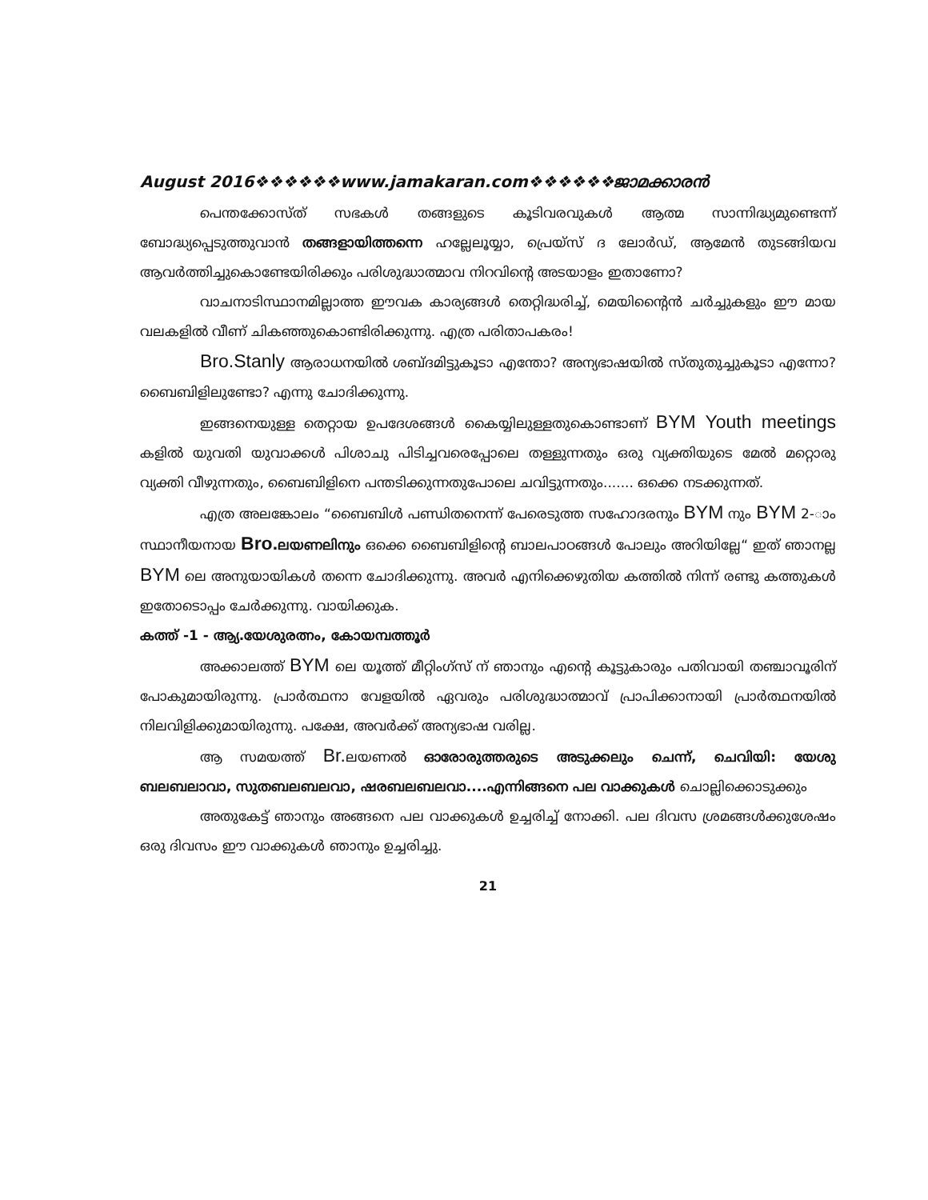August 2016❖❖❖❖❖❖www.jamakaran.com❖❖❖❖❖❖ജാമക്കാരൻ
പെന്തക്കോസ്ത് സഭകൾ തങ്ങളുടെ കൂടിവരവുകൾ ആത്മ സാന്നിദ്ധ്യമുണ്ടെന്ന് ബോദ്ധ്യപ്പെടുത്തുവാൻ തങ്ങളായിത്തന്നെ ഹല്ലേലൂയ്യാ, പ്രെയ്സ് ദ ലോർഡ്, ആമേൻ തുടങ്ങിയവ ആവർത്തിച്ചുകൊണ്ടേയിരിക്കും പരിശുദ്ധാത്മാവ നിറവിന്റെ അടയാളം ഇതാണോ?
വാചനാടിസ്ഥാനമില്ലാത്ത ഈവക കാര്യങ്ങൾ തെറ്റിദ്ധരിച്ച്, മെയിന്റൈൻ ചർച്ചുകളും ഈ മായ വലകളിൽ വീണ് ചികഞ്ഞുകൊണ്ടിരിക്കുന്നു. എത്ര പരിതാപകരം!
Bro.Stanly ആരാധനയിൽ ശബ്ദമിട്ടുകൂടാ എന്തോ? അന്യഭാഷയിൽ സ്തുതുച്ചുകൂടാ എന്നോ? ബൈബിളിലുണ്ടോ? എന്നു ചോദിക്കുന്നു.
ഇങ്ങനെയുള്ള തെറ്റായ ഉപദേശങ്ങൾ കൈയ്യിലുള്ളതുകൊണ്ടാണ് BYM Youth meetings കളിൽ യുവതി യുവാക്കൾ പിശാചു പിടിച്ചവരെപ്പോലെ തള്ളുന്നതും ഒരു വ്യക്തിയുടെ മേൽ മറ്റൊരു വ്യക്തി വീഴുന്നതും, ബൈബിളിനെ പന്തടിക്കുന്നതുപോലെ ചവിട്ടുന്നതും....... ഒക്കെ നടക്കുന്നത്.
എത്ര അലങ്കോലം “ബൈബിൾ പണ്ഡിതനെന്ന് പേരെടുത്ത സഹോദരനും BYM നും BYM 2-ാം സ്ഥാനീയനായ Bro. ലയണലിനും ഒക്കെ ബൈബിളിന്റെ ബാലപാഠങ്ങൾ പോലും അറിയില്ലേ“ ഇത് ഞാനല്ല BYM ലെ അനുയായികൾ തന്നെ ചോദിക്കുന്നു. അവർ എനിക്കെഴുതിയ കത്തിൽ നിന്ന് രണ്ടു കത്തുകൾ ഇതോടൊപ്പം ചേർക്കുന്നു. വായിക്കുക.
കത്ത് -1 - ആ്യ.യേശുരത്നം, കോയമ്പത്തൂർ
അക്കാലത്ത് BYM ലെ യൂത്ത് മീറ്റിംഗ്സ് ന് ഞാനും എന്റെ കൂട്ടുകാരും പതിവായി തഞ്ചാവൂരിന് പോകുമായിരുന്നു. പ്രാർത്ഥനാ വേളയിൽ ഏവരും പരിശുദ്ധാത്മാവ് പ്രാപിക്കാനായി പ്രാർത്ഥനയിൽ നിലവിളിക്കുമായിരുന്നു. പക്ഷേ, അവർക്ക് അന്യഭാഷ വരില്ല.
ആ സമയത്ത് Br. ലയണൽ ഓരോരുത്തരുടെ അടുക്കലും ചെന്ന്, ചെവിയി: യേശു ബലബലാവാ, സുതബലബലവാ, ഷരബലബലവാ....എന്നിങ്ങനെ പല വാക്കുകൾ ചൊല്ലിക്കൊടുക്കും
അതുകേട്ട് ഞാനും അങ്ങനെ പല വാക്കുകൾ ഉച്ചരിച്ച് നോക്കി. പല ദിവസ ശ്രമങ്ങൾക്കുശേഷം ഒരു ദിവസം ഈ വാക്കുകൾ ഞാനും ഉച്ചരിച്ചു.
21